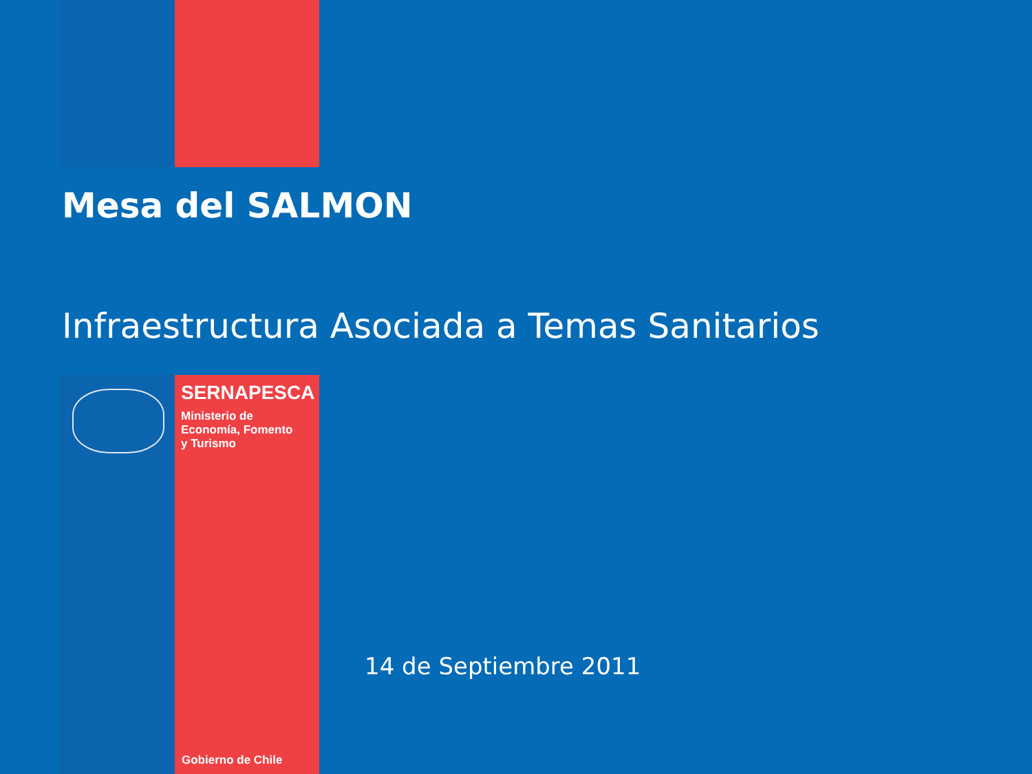Mesa del SALMON
Infraestructura Asociada a Temas Sanitarios
SERNAPESCA
Ministerio de
Economía, Fomento
y Turismo
14 de Septiembre 2011
Gobierno de Chile